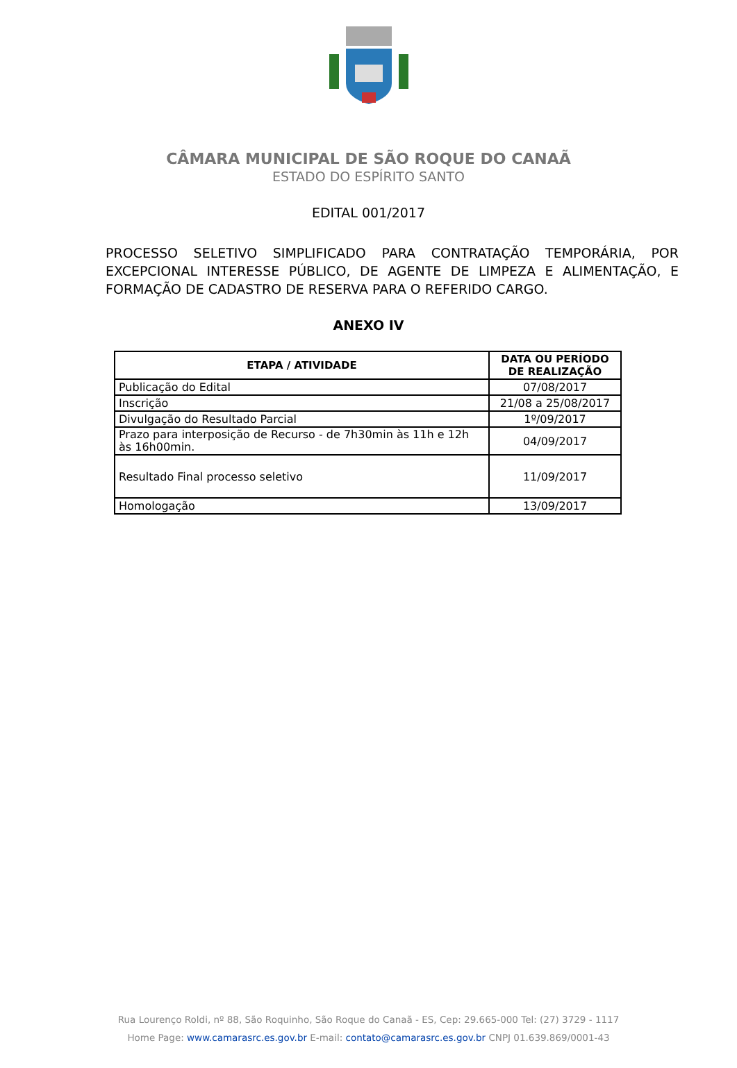CÂMARA MUNICIPAL DE SÃO ROQUE DO CANAÃ
ESTADO DO ESPÍRITO SANTO
EDITAL 001/2017
PROCESSO SELETIVO SIMPLIFICADO PARA CONTRATAÇÃO TEMPORÁRIA, POR EXCEPCIONAL INTERESSE PÚBLICO, DE AGENTE DE LIMPEZA E ALIMENTAÇÃO, E FORMAÇÃO DE CADASTRO DE RESERVA PARA O REFERIDO CARGO.
ANEXO IV
| ETAPA / ATIVIDADE | DATA OU PERÍODO DE REALIZAÇÃO |
| --- | --- |
| Publicação do Edital | 07/08/2017 |
| Inscrição | 21/08 a 25/08/2017 |
| Divulgação do Resultado Parcial | 1º/09/2017 |
| Prazo para interposição de Recurso - de 7h30min às 11h e 12h às 16h00min. | 04/09/2017 |
| Resultado Final processo seletivo | 11/09/2017 |
| Homologação | 13/09/2017 |
Rua Lourenço Roldi, nº 88, São Roquinho, São Roque do Canaã - ES, Cep: 29.665-000 Tel: (27) 3729 - 1117
Home Page: www.camarasrc.es.gov.br E-mail: contato@camarasrc.es.gov.br CNPJ 01.639.869/0001-43